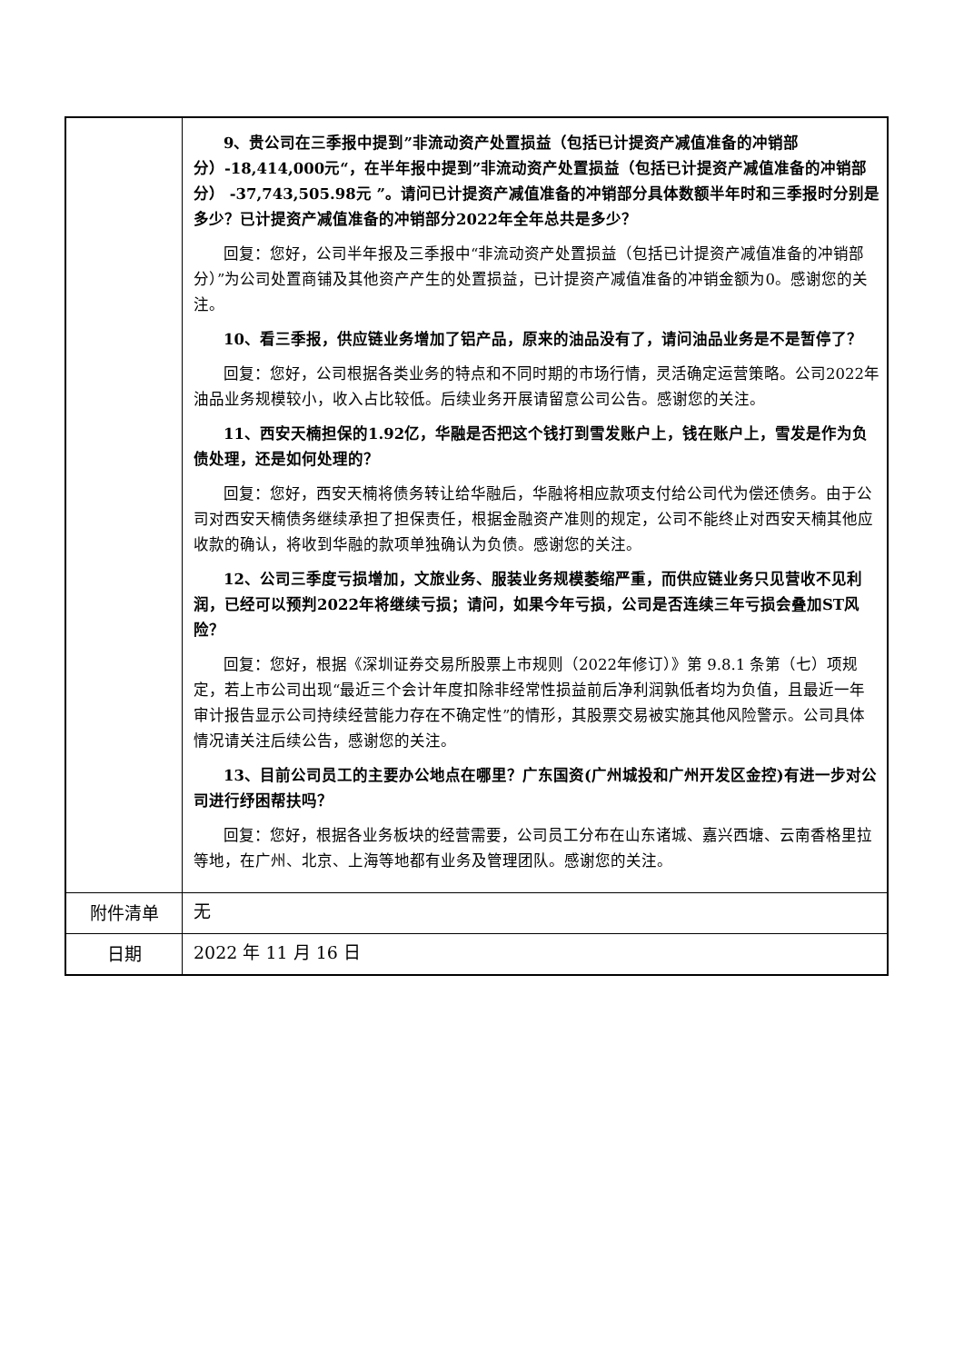| | 9、贵公司在三季报中提到”非流动资产处置损益（包括已计提资产减值准备的冲销部分）-18,414,000元“，在半年报中提到”非流动资产处置损益（包括已计提资产减值准备的冲销部分） -37,743,505.98元 ”。请问已计提资产减值准备的冲销部分具体数额半年时和三季报时分别是多少？已计提资产减值准备的冲销部分2022年全年总共是多少？ 回复：您好，公司半年报及三季报中“非流动资产处置损益（包括已计提资产减值准备的冲销部分）”为公司处置商铺及其他资产产生的处置损益，已计提资产减值准备的冲销金额为0。感谢您的关注。 10、看三季报，供应链业务增加了铝产品，原来的油品没有了，请问油品业务是不是暂停了？ 回复：您好，公司根据各类业务的特点和不同时期的市场行情，灵活确定运营策略。公司2022年油品业务规模较小，收入占比较低。后续业务开展请留意公司公告。感谢您的关注。 11、西安天楠担保的1.92亿，华融是否把这个钱打到雪发账户上，钱在账户上，雪发是作为负债处理，还是如何处理的？ 回复：您好，西安天楠将债务转让给华融后，华融将相应款项支付给公司代为偿还债务。由于公司对西安天楠债务继续承担了担保责任，根据金融资产准则的规定，公司不能终止对西安天楠其他应收款的确认，将收到华融的款项单独确认为负债。感谢您的关注。 12、公司三季度亏损增加，文旅业务、服装业务规模萎缩严重，而供应链业务只见营收不见利润，已经可以预判2022年将继续亏损；请问，如果今年亏损，公司是否连续三年亏损会叠加ST风险？ 回复：您好，根据《深圳证券交易所股票上市规则（2022年修订）》第 9.8.1 条第（七）项规定，若上市公司出现“最近三个会计年度扣除非经常性损益前后净利润孰低者均为负值，且最近一年审计报告显示公司持续经营能力存在不确定性”的情形，其股票交易被实施其他风险警示。公司具体情况请关注后续公告，感谢您的关注。 13、目前公司员工的主要办公地点在哪里？广东国资(广州城投和广州开发区金控)有进一步对公司进行纾困帮扶吗？ 回复：您好，根据各业务板块的经营需要，公司员工分布在山东诸城、嘉兴西塘、云南香格里拉等地，在广州、北京、上海等地都有业务及管理团队。感谢您的关注。 |
| 附件清单 | 无 |
| 日期 | 2022 年 11 月 16 日 |